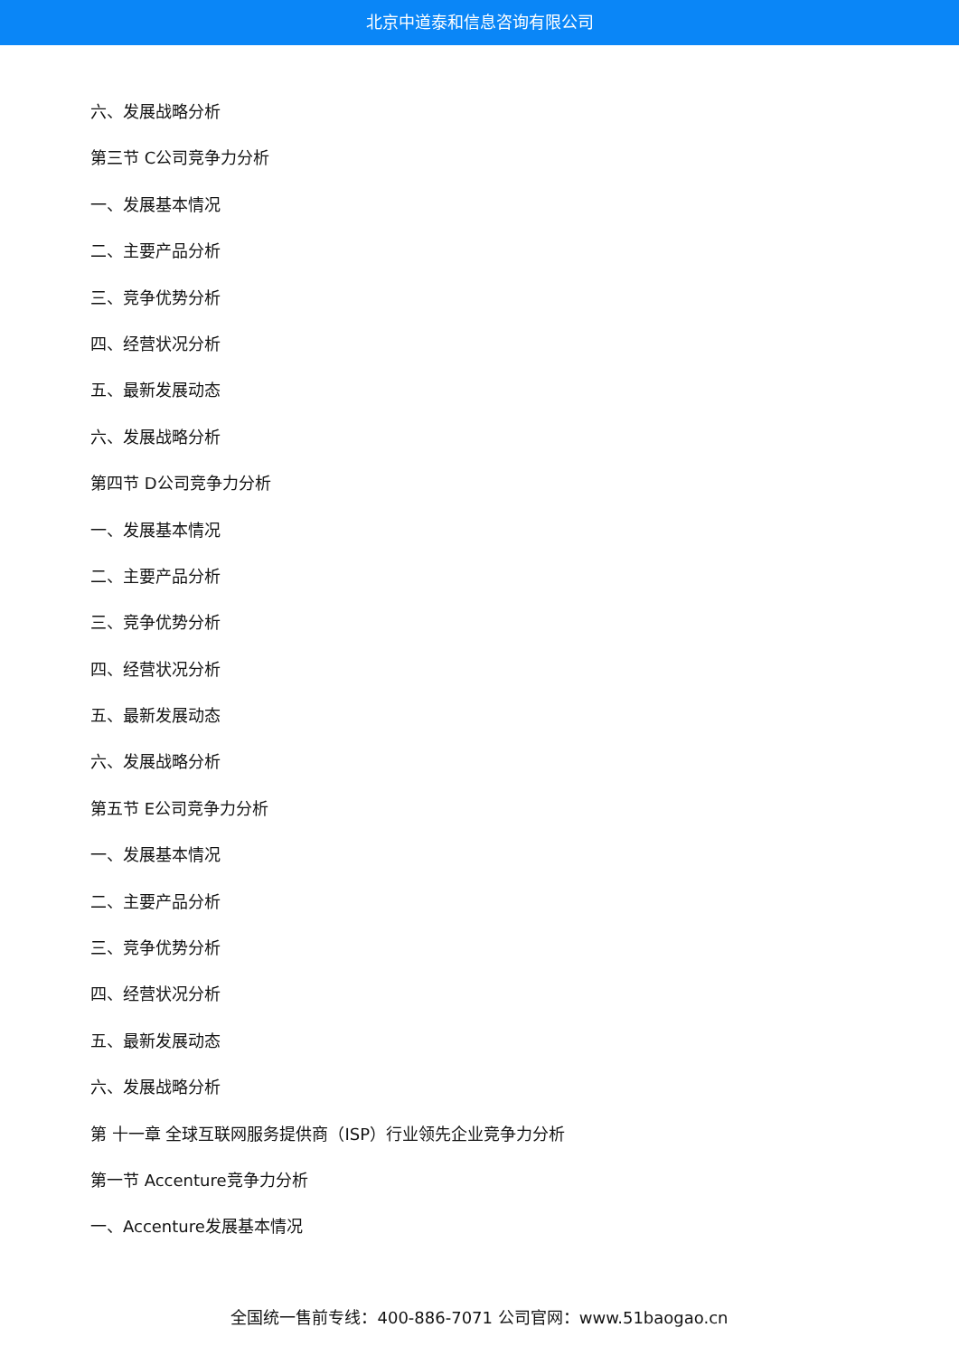北京中道泰和信息咨询有限公司
六、发展战略分析
第三节 C公司竞争力分析
一、发展基本情况
二、主要产品分析
三、竞争优势分析
四、经营状况分析
五、最新发展动态
六、发展战略分析
第四节 D公司竞争力分析
一、发展基本情况
二、主要产品分析
三、竞争优势分析
四、经营状况分析
五、最新发展动态
六、发展战略分析
第五节 E公司竞争力分析
一、发展基本情况
二、主要产品分析
三、竞争优势分析
四、经营状况分析
五、最新发展动态
六、发展战略分析
第 十一章 全球互联网服务提供商（ISP）行业领先企业竞争力分析
第一节 Accenture竞争力分析
一、Accenture发展基本情况
全国统一售前专线：400-886-7071 公司官网：www.51baogao.cn